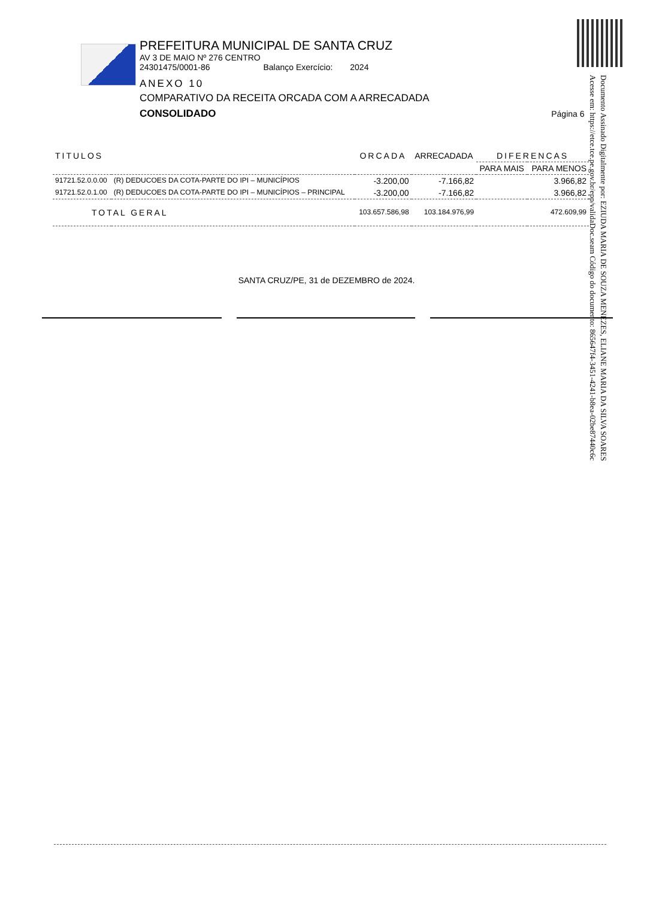PREFEITURA MUNICIPAL DE SANTA CRUZ
AV 3 DE MAIO Nº 276 CENTRO
24301475/0001-86 Balanço Exercício: 2024
ANEXO 10
COMPARATIVO DA RECEITA ORCADA COM A ARRECADADA
CONSOLIDADO Página 6
Documento Assinado Digitalmente por: EZIUDA MARIA DE SOUZA MENEZES, ELIANE MARIA DA SILVA SOARES
Acesse em: https://etce.tce.pe.gov.br/epp/validaDoc.seam Código do documento: 865647f4-3451-4241-b8ea-02be87440c6c
| TITULOS | | ORCADA | ARRECADADA | DIFERENCAS | |
| --- | --- | --- | --- | --- | --- |
| | | | | PARA MAIS | PARA MENOS |
| 91721.52.0.0.00 | (R) DEDUCOES DA COTA-PARTE DO IPI – MUNICÍPIOS | -3.200,00 | -7.166,82 | | 3.966,82 |
| 91721.52.0.1.00 | (R) DEDUCOES DA COTA-PARTE DO IPI – MUNICÍPIOS – PRINCIPAL | -3.200,00 | -7.166,82 | | 3.966,82 |
| TOTAL GERAL | | 103.657.586,98 | 103.184.976,99 | | 472.609,99 |
SANTA CRUZ/PE, 31 de DEZEMBRO de 2024.